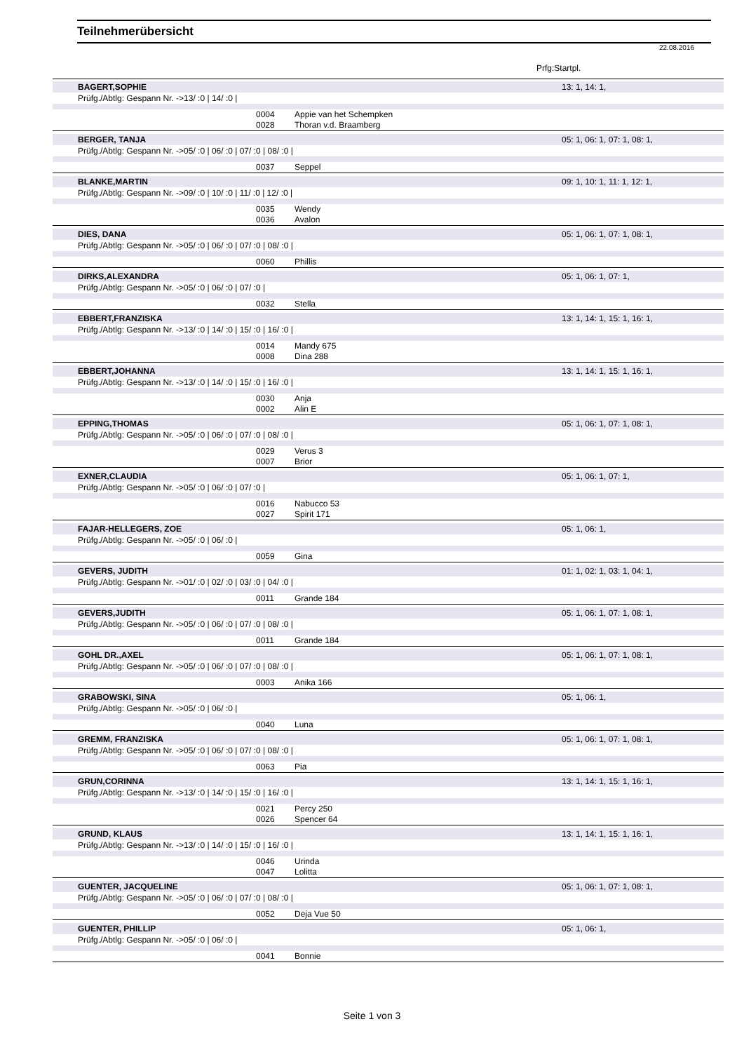Teilnehmerübersicht
22.08.2016
Prfg:Startpl.
BAGERT,SOPHIE 13: 1, 14: 1,
Prüfg./Abtlg: Gespann Nr. ->13/ :0 | 14/ :0 |
0004 Appie van het Schempken
0028 Thoran v.d. Braamberg
BERGER, TANJA 05: 1, 06: 1, 07: 1, 08: 1,
Prüfg./Abtlg: Gespann Nr. ->05/ :0 | 06/ :0 | 07/ :0 | 08/ :0 |
0037 Seppel
BLANKE,MARTIN 09: 1, 10: 1, 11: 1, 12: 1,
Prüfg./Abtlg: Gespann Nr. ->09/ :0 | 10/ :0 | 11/ :0 | 12/ :0 |
0035 Wendy
0036 Avalon
DIES, DANA 05: 1, 06: 1, 07: 1, 08: 1,
Prüfg./Abtlg: Gespann Nr. ->05/ :0 | 06/ :0 | 07/ :0 | 08/ :0 |
0060 Phillis
DIRKS,ALEXANDRA 05: 1, 06: 1, 07: 1,
Prüfg./Abtlg: Gespann Nr. ->05/ :0 | 06/ :0 | 07/ :0 |
0032 Stella
EBBERT,FRANZISKA 13: 1, 14: 1, 15: 1, 16: 1,
Prüfg./Abtlg: Gespann Nr. ->13/ :0 | 14/ :0 | 15/ :0 | 16/ :0 |
0014 Mandy 675
0008 Dina 288
EBBERT,JOHANNA 13: 1, 14: 1, 15: 1, 16: 1,
Prüfg./Abtlg: Gespann Nr. ->13/ :0 | 14/ :0 | 15/ :0 | 16/ :0 |
0030 Anja
0002 Alin E
EPPING,THOMAS 05: 1, 06: 1, 07: 1, 08: 1,
Prüfg./Abtlg: Gespann Nr. ->05/ :0 | 06/ :0 | 07/ :0 | 08/ :0 |
0029 Verus 3
0007 Brior
EXNER,CLAUDIA 05: 1, 06: 1, 07: 1,
Prüfg./Abtlg: Gespann Nr. ->05/ :0 | 06/ :0 | 07/ :0 |
0016 Nabucco 53
0027 Spirit 171
FAJAR-HELLEGERS, ZOE 05: 1, 06: 1,
Prüfg./Abtlg: Gespann Nr. ->05/ :0 | 06/ :0 |
0059 Gina
GEVERS, JUDITH 01: 1, 02: 1, 03: 1, 04: 1,
Prüfg./Abtlg: Gespann Nr. ->01/ :0 | 02/ :0 | 03/ :0 | 04/ :0 |
0011 Grande 184
GEVERS,JUDITH 05: 1, 06: 1, 07: 1, 08: 1,
Prüfg./Abtlg: Gespann Nr. ->05/ :0 | 06/ :0 | 07/ :0 | 08/ :0 |
0011 Grande 184
GOHL DR.,AXEL 05: 1, 06: 1, 07: 1, 08: 1,
Prüfg./Abtlg: Gespann Nr. ->05/ :0 | 06/ :0 | 07/ :0 | 08/ :0 |
0003 Anika 166
GRABOWSKI, SINA 05: 1, 06: 1,
Prüfg./Abtlg: Gespann Nr. ->05/ :0 | 06/ :0 |
0040 Luna
GREMM, FRANZISKA 05: 1, 06: 1, 07: 1, 08: 1,
Prüfg./Abtlg: Gespann Nr. ->05/ :0 | 06/ :0 | 07/ :0 | 08/ :0 |
0063 Pia
GRUN,CORINNA 13: 1, 14: 1, 15: 1, 16: 1,
Prüfg./Abtlg: Gespann Nr. ->13/ :0 | 14/ :0 | 15/ :0 | 16/ :0 |
0021 Percy 250
0026 Spencer 64
GRUND, KLAUS 13: 1, 14: 1, 15: 1, 16: 1,
Prüfg./Abtlg: Gespann Nr. ->13/ :0 | 14/ :0 | 15/ :0 | 16/ :0 |
0046 Urinda
0047 Lolitta
GUENTER, JACQUELINE 05: 1, 06: 1, 07: 1, 08: 1,
Prüfg./Abtlg: Gespann Nr. ->05/ :0 | 06/ :0 | 07/ :0 | 08/ :0 |
0052 Deja Vue 50
GUENTER, PHILLIP 05: 1, 06: 1,
Prüfg./Abtlg: Gespann Nr. ->05/ :0 | 06/ :0 |
0041 Bonnie
Seite 1 von 3